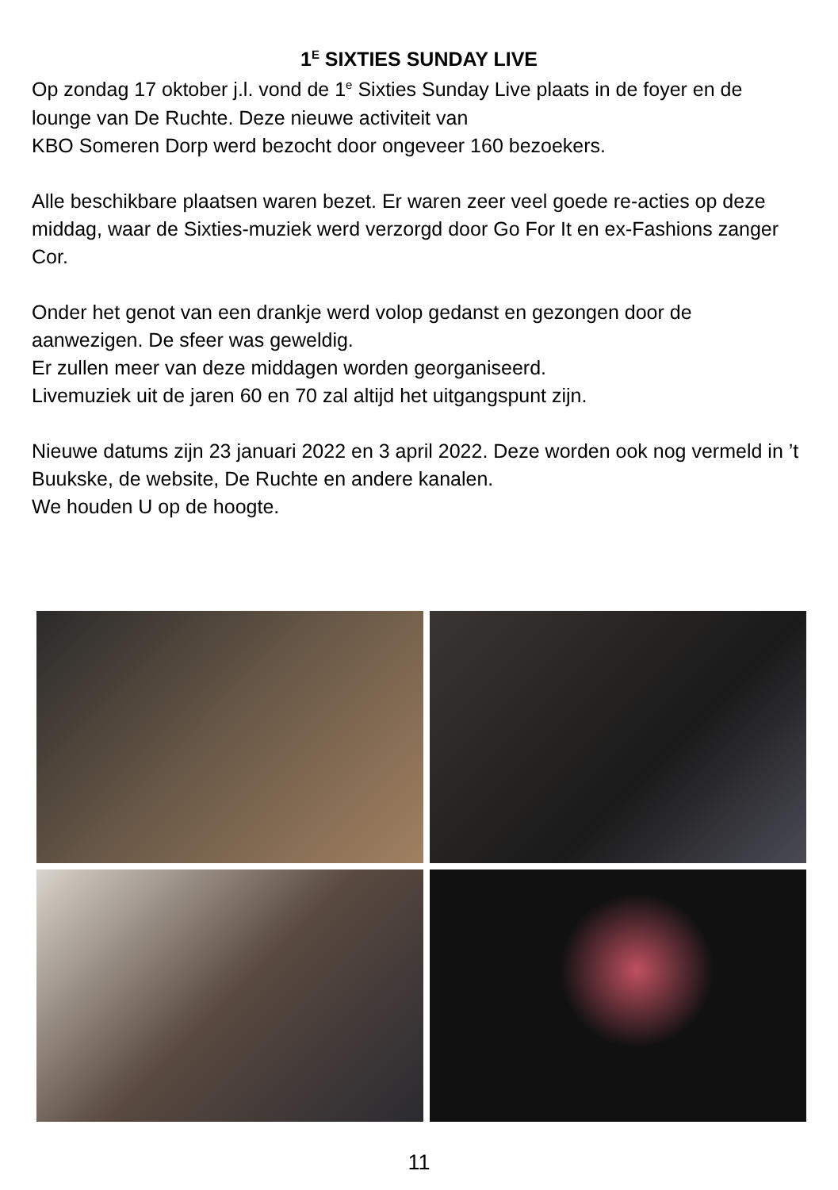1<sup>E</sup> SIXTIES SUNDAY LIVE
Op zondag 17 oktober j.l. vond de 1<sup>e</sup> Sixties Sunday Live plaats in de foyer en de lounge van De Ruchte. Deze nieuwe activiteit van
KBO Someren Dorp werd bezocht door ongeveer 160 bezoekers.
Alle beschikbare plaatsen waren bezet. Er waren zeer veel goede re-acties op deze middag, waar de Sixties-muziek werd verzorgd door Go For It en ex-Fashions zanger Cor.
Onder het genot van een drankje werd volop gedanst en gezongen door de aanwezigen. De sfeer was geweldig.
Er zullen meer van deze middagen worden georganiseerd.
Livemuziek uit de jaren 60 en 70 zal altijd het uitgangspunt zijn.
Nieuwe datums zijn 23 januari 2022 en 3 april 2022. Deze worden ook nog vermeld in ’t Buukske, de website, De Ruchte en andere kanalen.
We houden U op de hoogte.
11